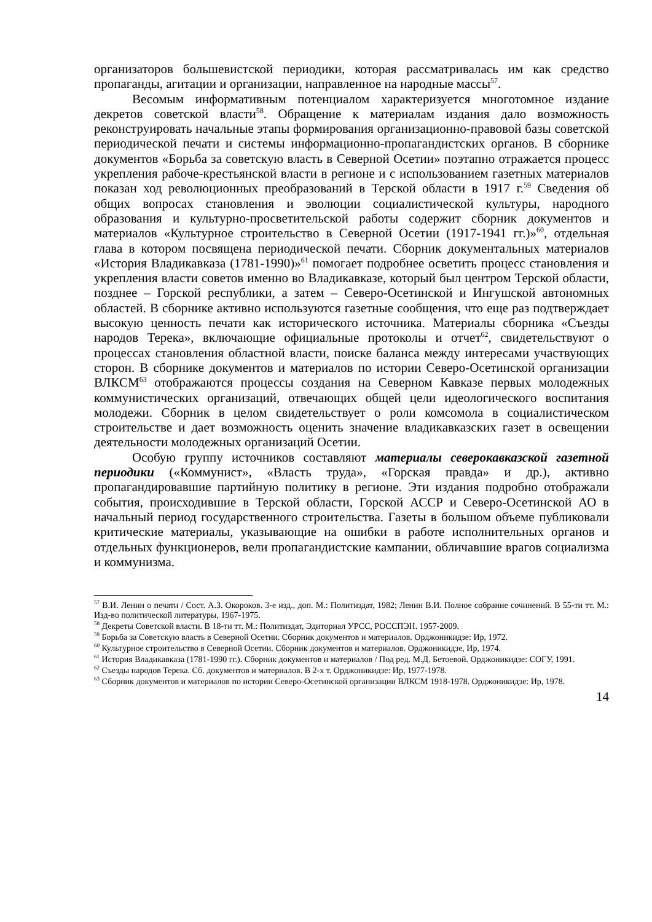организаторов большевистской периодики, которая рассматривалась им как средство пропаганды, агитации и организации, направленное на народные массы<sup>57</sup>.
Весомым информативным потенциалом характеризуется многотомное издание декретов советской власти<sup>58</sup>. Обращение к материалам издания дало возможность реконструировать начальные этапы формирования организационно-правовой базы советской периодической печати и системы информационно-пропагандистских органов. В сборнике документов «Борьба за советскую власть в Северной Осетии» поэтапно отражается процесс укрепления рабоче-крестьянской власти в регионе и с использованием газетных материалов показан ход революционных преобразований в Терской области в 1917 г.<sup>59</sup> Сведения об общих вопросах становления и эволюции социалистической культуры, народного образования и культурно-просветительской работы содержит сборник документов и материалов «Культурное строительство в Северной Осетии (1917-1941 гг.)»<sup>60</sup>, отдельная глава в котором посвящена периодической печати. Сборник документальных материалов «История Владикавказа (1781-1990)»<sup>61</sup> помогает подробнее осветить процесс становления и укрепления власти советов именно во Владикавказе, который был центром Терской области, позднее – Горской республики, а затем – Северо-Осетинской и Ингушской автономных областей. В сборнике активно используются газетные сообщения, что еще раз подтверждает высокую ценность печати как исторического источника. Материалы сборника «Съезды народов Терека», включающие официальные протоколы и отчет<sup>62</sup>, свидетельствуют о процессах становления областной власти, поиске баланса между интересами участвующих сторон. В сборнике документов и материалов по истории Северо-Осетинской организации ВЛКСМ<sup>63</sup> отображаются процессы создания на Северном Кавказе первых молодежных коммунистических организаций, отвечающих общей цели идеологического воспитания молодежи. Сборник в целом свидетельствует о роли комсомола в социалистическом строительстве и дает возможность оценить значение владикавказских газет в освещении деятельности молодежных организаций Осетии.
Особую группу источников составляют материалы северокавказской газетной периодики («Коммунист», «Власть труда», «Горская правда» и др.), активно пропагандировавшие партийную политику в регионе. Эти издания подробно отображали события, происходившие в Терской области, Горской АССР и Северо-Осетинской АО в начальный период государственного строительства. Газеты в большом объеме публиковали критические материалы, указывающие на ошибки в работе исполнительных органов и отдельных функционеров, вели пропагандистские кампании, обличавшие врагов социализма и коммунизма.
<sup>57</sup> В.И. Ленин о печати / Сост. А.З. Окороков. 3-е изд., доп. М.: Политиздат, 1982; Ленин В.И. Полное собрание сочинений. В 55-ти тт. М.: Изд-во политической литературы, 1967-1975.
<sup>58</sup> Декреты Советской власти. В 18-ти тт. М.: Политиздат, Эдиториал УРСС, РОССПЭН. 1957-2009.
<sup>59</sup> Борьба за Советскую власть в Северной Осетии. Сборник документов и материалов. Орджоникидзе: Ир, 1972.
<sup>60</sup> Культурное строительство в Северной Осетии. Сборник документов и материалов. Орджоникидзе, Ир, 1974.
<sup>61</sup> История Владикавказа (1781-1990 гг.). Сборник документов и материалов / Под ред. М.Д. Бетоевой. Орджоникидзе: СОГУ, 1991.
<sup>62</sup> Съезды народов Терека. Сб. документов и материалов. В 2-х т. Орджоникидзе: Ир, 1977-1978.
<sup>63</sup> Сборник документов и материалов по истории Северо-Осетинской организации ВЛКСМ 1918-1978. Орджоникидзе: Ир, 1978.
14